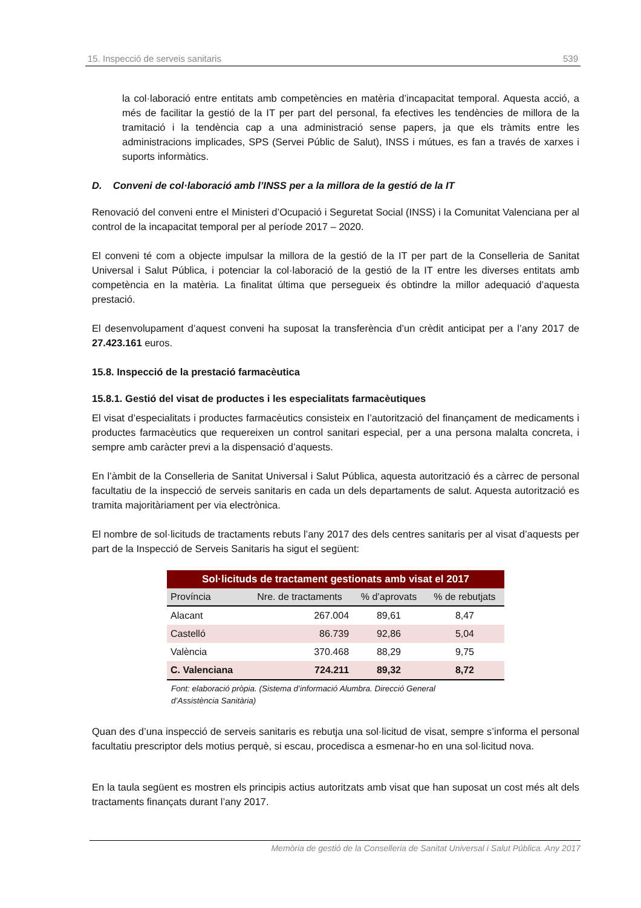15. Inspecció de serveis sanitaris 539
la col·laboració entre entitats amb competències en matèria d’incapacitat temporal. Aquesta acció, a més de facilitar la gestió de la IT per part del personal, fa efectives les tendències de millora de la tramitació i la tendència cap a una administració sense papers, ja que els tràmits entre les administracions implicades, SPS (Servei Públic de Salut), INSS i mútues, es fan a través de xarxes i suports informàtics.
D. Conveni de col·laboració amb l’INSS per a la millora de la gestió de la IT
Renovació del conveni entre el Ministeri d’Ocupació i Seguretat Social (INSS) i la Comunitat Valenciana per al control de la incapacitat temporal per al període 2017 – 2020.
El conveni té com a objecte impulsar la millora de la gestió de la IT per part de la Conselleria de Sanitat Universal i Salut Pública, i potenciar la col·laboració de la gestió de la IT entre les diverses entitats amb competència en la matèria. La finalitat última que persegueix és obtindre la millor adequació d’aquesta prestació.
El desenvolupament d’aquest conveni ha suposat la transferència d’un crèdit anticipat per a l’any 2017 de 27.423.161 euros.
15.8. Inspecció de la prestació farmacèutica
15.8.1. Gestió del visat de productes i les especialitats farmacèutiques
El visat d’especialitats i productes farmacèutics consisteix en l’autorització del finançament de medicaments i productes farmacèutics que requereixen un control sanitari especial, per a una persona malalta concreta, i sempre amb caràcter previ a la dispensació d’aquests.
En l’àmbit de la Conselleria de Sanitat Universal i Salut Pública, aquesta autorització és a càrrec de personal facultatiu de la inspecció de serveis sanitaris en cada un dels departaments de salut. Aquesta autorització es tramita majoritàriament per via electrònica.
El nombre de sol·licituds de tractaments rebuts l’any 2017 des dels centres sanitaris per al visat d’aquests per part de la Inspecció de Serveis Sanitaris ha sigut el següent:
| Sol·licituds de tractament gestionats amb visat el 2017 | | | |
| Província | Nre. de tractaments | % d’aprovats | % de rebutjats |
| Alacant | 267.004 | 89,61 | 8,47 |
| Castelló | 86.739 | 92,86 | 5,04 |
| València | 370.468 | 88,29 | 9,75 |
| C. Valenciana | 724.211 | 89,32 | 8,72 |
Font: elaboració pròpia. (Sistema d’informació Alumbra. Direcció General d’Assistència Sanitària)
Quan des d’una inspecció de serveis sanitaris es rebutja una sol·licitud de visat, sempre s’informa el personal facultatiu prescriptor dels motius perquè, si escau, procedisca a esmenar-ho en una sol·licitud nova.
En la taula següent es mostren els principis actius autoritzats amb visat que han suposat un cost més alt dels tractaments finançats durant l’any 2017.
Memòria de gestió de la Conselleria de Sanitat Universal i Salut Pública. Any 2017